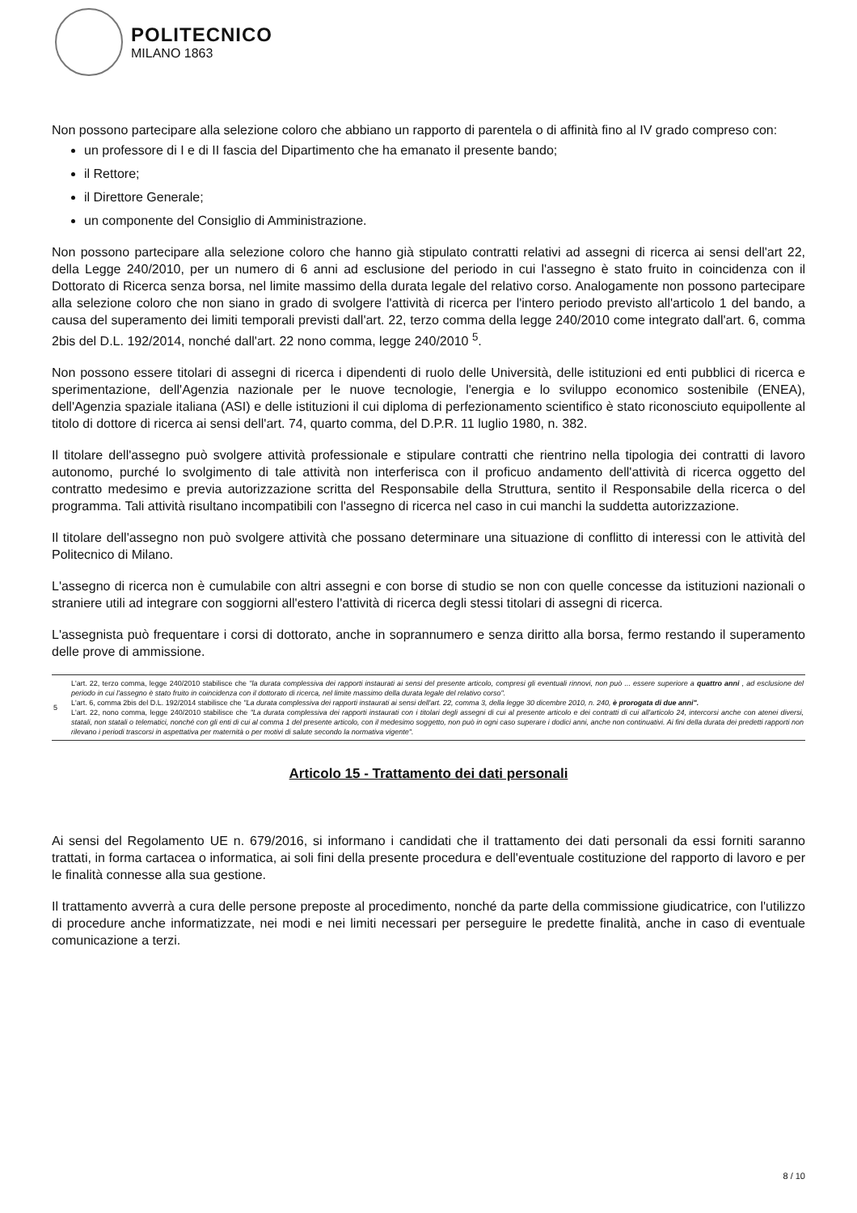POLITECNICO
MILANO 1863
Non possono partecipare alla selezione coloro che abbiano un rapporto di parentela o di affinità fino al IV grado compreso con:
un professore di I e di II fascia del Dipartimento che ha emanato il presente bando;
il Rettore;
il Direttore Generale;
un componente del Consiglio di Amministrazione.
Non possono partecipare alla selezione coloro che hanno già stipulato contratti relativi ad assegni di ricerca ai sensi dell'art 22, della Legge 240/2010, per un numero di 6 anni ad esclusione del periodo in cui l'assegno è stato fruito in coincidenza con il Dottorato di Ricerca senza borsa, nel limite massimo della durata legale del relativo corso. Analogamente non possono partecipare alla selezione coloro che non siano in grado di svolgere l'attività di ricerca per l'intero periodo previsto all'articolo 1 del bando, a causa del superamento dei limiti temporali previsti dall'art. 22, terzo comma della legge 240/2010 come integrato dall'art. 6, comma 2bis del D.L. 192/2014, nonché dall'art. 22 nono comma, legge 240/2010 <sup>5</sup>.
Non possono essere titolari di assegni di ricerca i dipendenti di ruolo delle Università, delle istituzioni ed enti pubblici di ricerca e sperimentazione, dell'Agenzia nazionale per le nuove tecnologie, l'energia e lo sviluppo economico sostenibile (ENEA), dell'Agenzia spaziale italiana (ASI) e delle istituzioni il cui diploma di perfezionamento scientifico è stato riconosciuto equipollente al titolo di dottore di ricerca ai sensi dell'art. 74, quarto comma, del D.P.R. 11 luglio 1980, n. 382.
Il titolare dell'assegno può svolgere attività professionale e stipulare contratti che rientrino nella tipologia dei contratti di lavoro autonomo, purché lo svolgimento di tale attività non interferisca con il proficuo andamento dell'attività di ricerca oggetto del contratto medesimo e previa autorizzazione scritta del Responsabile della Struttura, sentito il Responsabile della ricerca o del programma. Tali attività risultano incompatibili con l'assegno di ricerca nel caso in cui manchi la suddetta autorizzazione.
Il titolare dell'assegno non può svolgere attività che possano determinare una situazione di conflitto di interessi con le attività del Politecnico di Milano.
L'assegno di ricerca non è cumulabile con altri assegni e con borse di studio se non con quelle concesse da istituzioni nazionali o straniere utili ad integrare con soggiorni all'estero l'attività di ricerca degli stessi titolari di assegni di ricerca.
L'assegnista può frequentare i corsi di dottorato, anche in soprannumero e senza diritto alla borsa, fermo restando il superamento delle prove di ammissione.
| 5 | L'art. 22, terzo comma, legge 240/2010 stabilisce che "la durata complessiva dei rapporti instaurati ai sensi del presente articolo, compresi gli eventuali rinnovi, non può ... essere superiore a quattro anni , ad esclusione del periodo in cui l'assegno è stato fruito in coincidenza con il dottorato di ricerca, nel limite massimo della durata legale del relativo corso". L'art. 6, comma 2bis del D.L. 192/2014 stabilisce che "La durata complessiva dei rapporti instaurati ai sensi dell'art. 22, comma 3, della legge 30 dicembre 2010, n. 240, è prorogata di due anni". L'art. 22, nono comma, legge 240/2010 stabilisce che "La durata complessiva dei rapporti instaurati con i titolari degli assegni di cui al presente articolo e dei contratti di cui all'articolo 24, intercorsi anche con atenei diversi, statali, non statali o telematici, nonché con gli enti di cui al comma 1 del presente articolo, con il medesimo soggetto, non può in ogni caso superare i dodici anni, anche non continuativi. Ai fini della durata dei predetti rapporti non rilevano i periodi trascorsi in aspettativa per maternità o per motivi di salute secondo la normativa vigente". |
Articolo 15 - Trattamento dei dati personali
Ai sensi del Regolamento UE n. 679/2016, si informano i candidati che il trattamento dei dati personali da essi forniti saranno trattati, in forma cartacea o informatica, ai soli fini della presente procedura e dell'eventuale costituzione del rapporto di lavoro e per le finalità connesse alla sua gestione.
Il trattamento avverrà a cura delle persone preposte al procedimento, nonché da parte della commissione giudicatrice, con l'utilizzo di procedure anche informatizzate, nei modi e nei limiti necessari per perseguire le predette finalità, anche in caso di eventuale comunicazione a terzi.
8 / 10